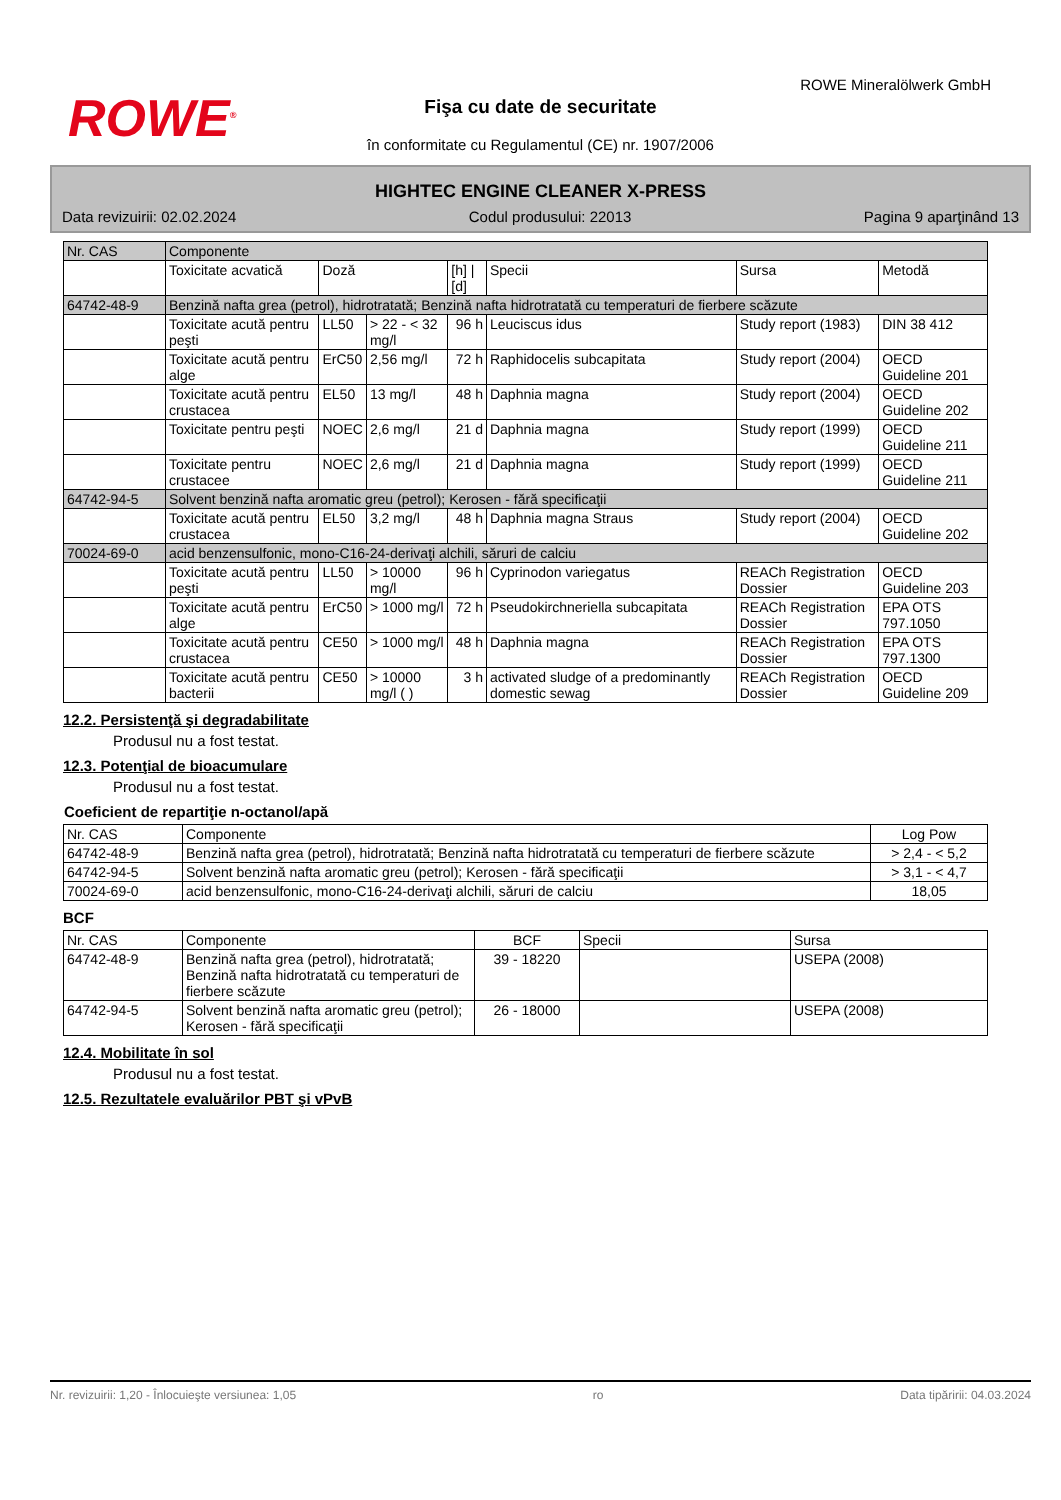ROWE<sup>®</sup>
ROWE Mineralölwerk GmbH
Fişa cu date de securitate
în conformitate cu Regulamentul (CE) nr. 1907/2006
HIGHTEC ENGINE CLEANER X-PRESS
Data revizuirii: 02.02.2024 Codul produsului: 22013 Pagina 9 aparţinând 13
| Nr. CAS | Componente | | | | | | |
| | Toxicitate acvatică | Doză | | [h] / [d] | Specii | Sursa | Metodă |
| 64742-48-9 | Benzină nafta grea (petrol), hidrotratată; Benzină nafta hidrotratată cu temperaturi de fierbere scăzute | | | | | | |
| | Toxicitate acută pentru peşti | LL50 | > 22 - < 32 mg/l | 96 h | Leuciscus idus | Study report (1983) | DIN 38 412 |
| | Toxicitate acută pentru alge | ErC50 | 2,56 mg/l | 72 h | Raphidocelis subcapitata | Study report (2004) | OECD Guideline 201 |
| | Toxicitate acută pentru crustacea | EL50 | 13 mg/l | 48 h | Daphnia magna | Study report (2004) | OECD Guideline 202 |
| | Toxicitate pentru peşti | NOEC | 2,6 mg/l | 21 d | Daphnia magna | Study report (1999) | OECD Guideline 211 |
| | Toxicitate pentru crustacee | NOEC | 2,6 mg/l | 21 d | Daphnia magna | Study report (1999) | OECD Guideline 211 |
| 64742-94-5 | Solvent benzină nafta aromatic greu (petrol); Kerosen - fără specificaţii | | | | | | |
| | Toxicitate acută pentru crustacea | EL50 | 3,2 mg/l | 48 h | Daphnia magna Straus | Study report (2004) | OECD Guideline 202 |
| 70024-69-0 | acid benzensulfonic, mono-C16-24-derivaţi alchili, săruri de calciu | | | | | | |
| | Toxicitate acută pentru peşti | LL50 | > 10000 mg/l | 96 h | Cyprinodon variegatus | REACh Registration Dossier | OECD Guideline 203 |
| | Toxicitate acută pentru alge | ErC50 | > 1000 mg/l | 72 h | Pseudokirchneriella subcapitata | REACh Registration Dossier | EPA OTS 797.1050 |
| | Toxicitate acută pentru crustacea | CE50 | > 1000 mg/l | 48 h | Daphnia magna | REACh Registration Dossier | EPA OTS 797.1300 |
| | Toxicitate acută pentru bacterii | CE50 | > 10000 mg/l ( ) | 3 h | activated sludge of a predominantly domestic sewag | REACh Registration Dossier | OECD Guideline 209 |
12.2. Persistenţă şi degradabilitate
Produsul nu a fost testat.
12.3. Potenţial de bioacumulare
Produsul nu a fost testat.
Coeficient de repartiţie n-octanol/apă
| Nr. CAS | Componente | Log Pow |
| --- | --- | --- |
| 64742-48-9 | Benzină nafta grea (petrol), hidrotratată; Benzină nafta hidrotratată cu temperaturi de fierbere scăzute | > 2,4 - < 5,2 |
| 64742-94-5 | Solvent benzină nafta aromatic greu (petrol); Kerosen - fără specificaţii | > 3,1 - < 4,7 |
| 70024-69-0 | acid benzensulfonic, mono-C16-24-derivaţi alchili, săruri de calciu | 18,05 |
BCF
| Nr. CAS | Componente | BCF | Specii | Sursa |
| --- | --- | --- | --- | --- |
| 64742-48-9 | Benzină nafta grea (petrol), hidrotratată; Benzină nafta hidrotratată cu temperaturi de fierbere scăzute | 39 - 18220 | | USEPA (2008) |
| 64742-94-5 | Solvent benzină nafta aromatic greu (petrol); Kerosen - fără specificaţii | 26 - 18000 | | USEPA (2008) |
12.4. Mobilitate în sol
Produsul nu a fost testat.
12.5. Rezultatele evaluărilor PBT şi vPvB
Nr. revizuirii: 1,20 - Înlocuieşte versiunea: 1,05 ro Data tipăririi: 04.03.2024